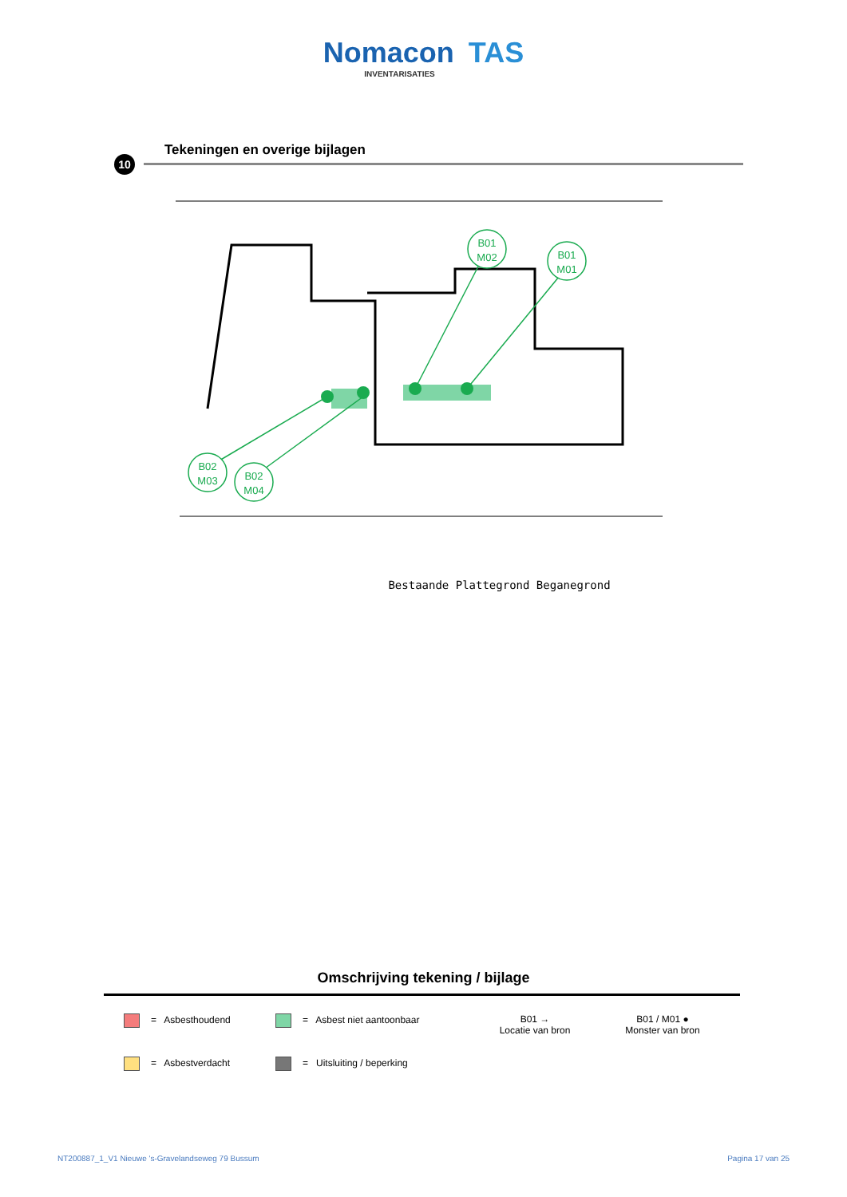Nomacon TAS
INVENTARISATIES
Tekeningen en overige bijlagen
10
B01
M02
B01
M01
B02
M03
B02
M04
Bestaande Plattegrond Beganegrond
Omschrijving tekening / bijlage
= Asbesthoudend
= Asbest niet aantoonbaar
B01 →
Locatie van bron
B01 / M01 ●
Monster van bron
= Asbestverdacht
= Uitsluiting / beperking
NT200887_1_V1 Nieuwe 's-Gravelandseweg 79 Bussum Pagina 17 van 25